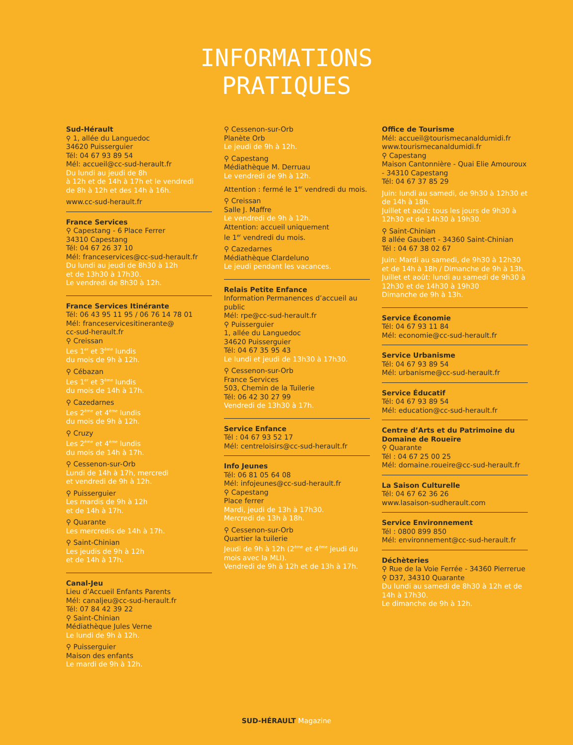INFORMATIONS
PRATIQUES
Sud-Hérault
⚲ 1, allée du Languedoc
34620 Puisserguier
Tél: 04 67 93 89 54
Mél: accueil@cc-sud-herault.fr
Du lundi au jeudi de 8h
à 12h et de 14h à 17h et le vendredi
de 8h à 12h et des 14h à 16h.
www.cc-sud-herault.fr
France Services
⚲ Capestang - 6 Place Ferrer
34310 Capestang
Tél: 04 67 26 37 10
Mél: franceservices@cc-sud-herault.fr
Du lundi au jeudi de 8h30 à 12h
et de 13h30 à 17h30.
Le vendredi de 8h30 à 12h.
France Services Itinérante
Tél: 06 43 95 11 95 / 06 76 14 78 01
Mél: franceservicesitinerante@
cc-sud-herault.fr
⚲ Creissan
Les 1<sup>er</sup> et 3<sup>ème</sup> lundis
du mois de 9h à 12h.
⚲ Cébazan
Les 1<sup>er</sup> et 3<sup>ème</sup> lundis
du mois de 14h à 17h.
⚲ Cazedarnes
Les 2<sup>ème</sup> et 4<sup>ème</sup> lundis
du mois de 9h à 12h.
⚲ Cruzy
Les 2<sup>ème</sup> et 4<sup>ème</sup> lundis
du mois de 14h à 17h.
⚲ Cessenon-sur-Orb
Lundi de 14h à 17h, mercredi
et vendredi de 9h à 12h.
⚲ Puisserguier
Les mardis de 9h à 12h
et de 14h à 17h.
⚲ Quarante
Les mercredis de 14h à 17h.
⚲ Saint-Chinian
Les jeudis de 9h à 12h
et de 14h à 17h.
Canal-Jeu
Lieu d’Accueil Enfants Parents
Mél: canaljeu@cc-sud-herault.fr
Tél: 07 84 42 39 22
⚲ Saint-Chinian
Médiathèque Jules Verne
Le lundi de 9h à 12h.
⚲ Puisserguier
Maison des enfants
Le mardi de 9h à 12h.
⚲ Cessenon-sur-Orb
Planète Orb
Le jeudi de 9h à 12h.
⚲ Capestang
Médiathèque M. Derruau
Le vendredi de 9h à 12h.
Attention : fermé le 1<sup>er</sup> vendredi du mois.
⚲ Creissan
Salle J. Maffre
Le vendredi de 9h à 12h.
Attention: accueil uniquement
le 1<sup>er</sup> vendredi du mois.
⚲ Cazedarnes
Médiathèque Clardeluno
Le jeudi pendant les vacances.
Relais Petite Enfance
Information Permanences d’accueil au public
Mél: rpe@cc-sud-herault.fr
⚲ Puisserguier
1, allée du Languedoc
34620 Puisserguier
Tél: 04 67 35 95 43
Le lundi et jeudi de 13h30 à 17h30.
⚲ Cessenon-sur-Orb
France Services
503, Chemin de la Tuilerie
Tél: 06 42 30 27 99
Vendredi de 13h30 à 17h.
Service Enfance
Tél : 04 67 93 52 17
Mél: centreloisirs@cc-sud-herault.fr
Info Jeunes
Tél: 06 81 05 64 08
Mél: infojeunes@cc-sud-herault.fr
⚲ Capestang
Place ferrer
Mardi, jeudi de 13h à 17h30.
Mercredi de 13h à 18h.
⚲ Cessenon-sur-Orb
Quartier la tuilerie
Jeudi de 9h à 12h (2<sup>ème</sup> et 4<sup>ème</sup> jeudi du mois avec la MLI).
Vendredi de 9h à 12h et de 13h à 17h.
Office de Tourisme
Mél: accueil@tourismecanaldumidi.fr
www.tourismecanaldumidi.fr
⚲ Capestang
Maison Cantonnière - Quai Elie Amouroux - 34310 Capestang
Tél: 04 67 37 85 29
Juin: lundi au samedi, de 9h30 à 12h30 et de 14h à 18h.
Juillet et août: tous les jours de 9h30 à 12h30 et de 14h30 à 19h30.
⚲ Saint-Chinian
8 allée Gaubert - 34360 Saint-Chinian
Tél : 04 67 38 02 67
Juin: Mardi au samedi, de 9h30 à 12h30 et de 14h à 18h / Dimanche de 9h à 13h.
Juillet et août: lundi au samedi de 9h30 à 12h30 et de 14h30 à 19h30
Dimanche de 9h à 13h.
Service Économie
Tél: 04 67 93 11 84
Mél: economie@cc-sud-herault.fr
Service Urbanisme
Tél: 04 67 93 89 54
Mél: urbanisme@cc-sud-herault.fr
Service Éducatif
Tél: 04 67 93 89 54
Mél: education@cc-sud-herault.fr
Centre d’Arts et du Patrimoine du Domaine de Roueïre
⚲ Quarante
Tél : 04 67 25 00 25
Mél: domaine.roueire@cc-sud-herault.fr
La Saison Culturelle
Tél: 04 67 62 36 26
www.lasaison-sudherault.com
Service Environnement
Tél : 0800 899 850
Mél: environnement@cc-sud-herault.fr
Déchèteries
⚲ Rue de la Voie Ferrée - 34360 Pierrerue
⚲ D37, 34310 Quarante
Du lundi au samedi de 8h30 à 12h et de 14h à 17h30.
Le dimanche de 9h à 12h.
SUD-HÉRAULT Magazine